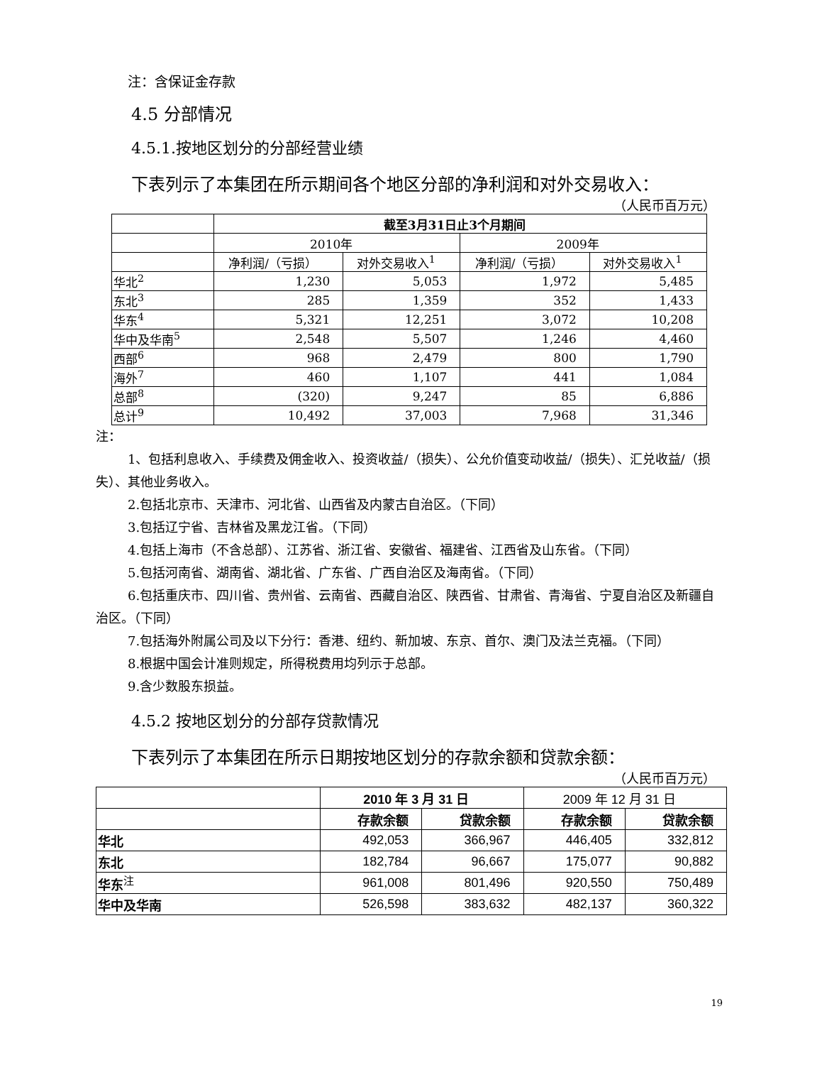注：含保证金存款
4.5 分部情况
4.5.1.按地区划分的分部经营业绩
下表列示了本集团在所示期间各个地区分部的净利润和对外交易收入：
（人民币百万元）
| | 截至3月31日止3个月期间 | | | |
| | 2010年 | | 2009年 | |
| | 净利润/（亏损） | 对外交易收入<sup>1</sup> | 净利润/（亏损） | 对外交易收入<sup>1</sup> |
| 华北<sup>2</sup> | 1,230 | 5,053 | 1,972 | 5,485 |
| 东北<sup>3</sup> | 285 | 1,359 | 352 | 1,433 |
| 华东<sup>4</sup> | 5,321 | 12,251 | 3,072 | 10,208 |
| 华中及华南<sup>5</sup> | 2,548 | 5,507 | 1,246 | 4,460 |
| 西部<sup>6</sup> | 968 | 2,479 | 800 | 1,790 |
| 海外<sup>7</sup> | 460 | 1,107 | 441 | 1,084 |
| 总部<sup>8</sup> | (320) | 9,247 | 85 | 6,886 |
| 总计<sup>9</sup> | 10,492 | 37,003 | 7,968 | 31,346 |
注：
1、包括利息收入、手续费及佣金收入、投资收益/（损失）、公允价值变动收益/（损失）、汇兑收益/（损失）、其他业务收入。
2.包括北京市、天津市、河北省、山西省及内蒙古自治区。（下同）
3.包括辽宁省、吉林省及黑龙江省。（下同）
4.包括上海市（不含总部）、江苏省、浙江省、安徽省、福建省、江西省及山东省。（下同）
5.包括河南省、湖南省、湖北省、广东省、广西自治区及海南省。（下同）
6.包括重庆市、四川省、贵州省、云南省、西藏自治区、陕西省、甘肃省、青海省、宁夏自治区及新疆自治区。（下同）
7.包括海外附属公司及以下分行：香港、纽约、新加坡、东京、首尔、澳门及法兰克福。（下同）
8.根据中国会计准则规定，所得税费用均列示于总部。
9.含少数股东损益。
4.5.2 按地区划分的分部存贷款情况
下表列示了本集团在所示日期按地区划分的存款余额和贷款余额：
（人民币百万元）
| | 2010 年 3 月 31 日 | | 2009 年 12 月 31 日 | |
| | 存款余额 | 贷款余额 | 存款余额 | 贷款余额 |
| 华北 | 492,053 | 366,967 | 446,405 | 332,812 |
| 东北 | 182,784 | 96,667 | 175,077 | 90,882 |
| 华东<sup>注</sup> | 961,008 | 801,496 | 920,550 | 750,489 |
| 华中及华南 | 526,598 | 383,632 | 482,137 | 360,322 |
19